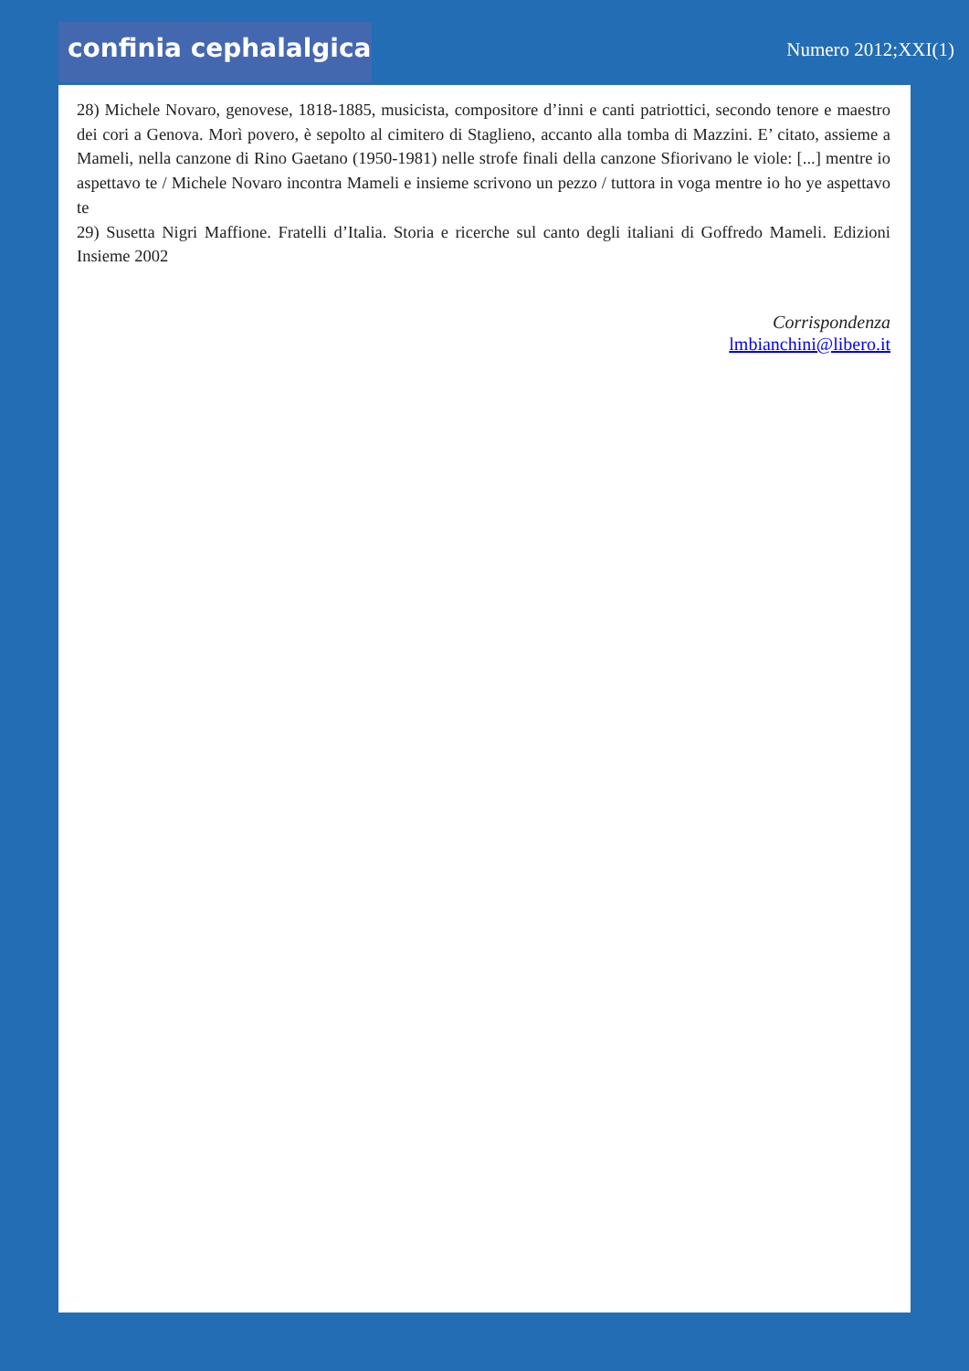confinia cephalalgica
Numero 2012;XXI(1)
28) Michele Novaro, genovese, 1818-1885, musicista, compositore d’inni e canti patriottici, secondo tenore e maestro dei cori a Genova. Morì povero, è sepolto al cimitero di Staglieno, accanto alla tomba di Mazzini. E’ citato, assieme a Mameli, nella canzone di Rino Gaetano (1950-1981) nelle strofe finali della canzone Sfiorivano le viole: [...] mentre io aspettavo te / Michele Novaro incontra Mameli e insieme scrivono un pezzo / tuttora in voga mentre io ho ye aspettavo te
29) Susetta Nigri Maffione. Fratelli d’Italia. Storia e ricerche sul canto degli italiani di Goffredo Mameli. Edizioni Insieme 2002
Corrispondenza
lmbianchini@libero.it